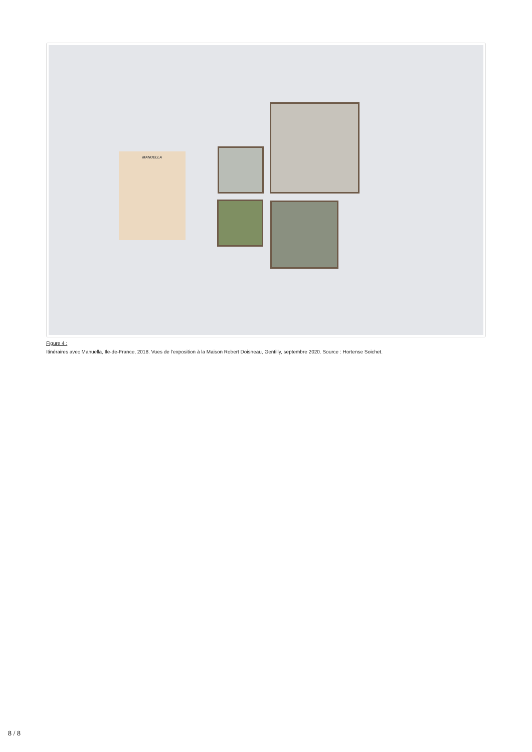MANUELLA
Figure 4 :
Itinéraires avec Manuella, Ile-de-France, 2018. Vues de l’exposition à la Maison Robert Doisneau, Gentilly, septembre 2020. Source : Hortense Soichet.
8 / 8